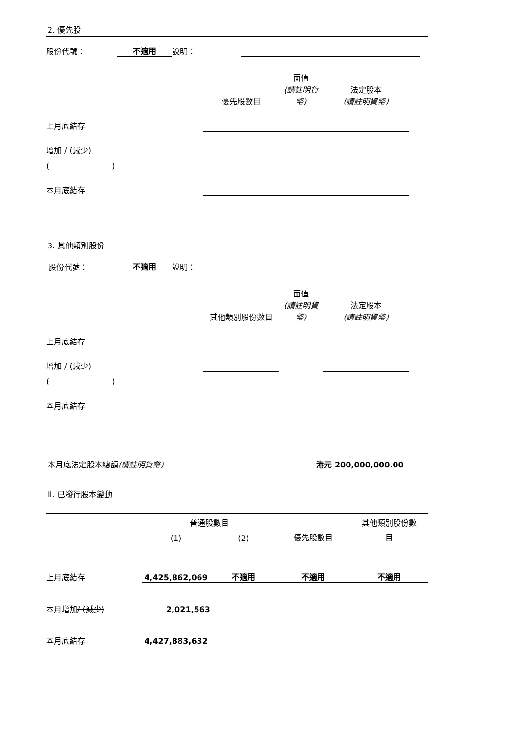2. 優先股
| 股份代號： | 不適用 | 說明： | | |
| | 優先股數目 | 面值 (請註明貨幣) | 法定股本 (請註明貨幣) | |
| 上月底結存 | | | | |
| 增加 / (減少) | | | | |
| ( ) | | | | |
| 本月底結存 | | | | |
3. 其他類別股份
| 股份代號： | 不適用 | 說明： | | |
| | 其他類別股份數目 | 面值 (請註明貨幣) | 法定股本 (請註明貨幣) | |
| 上月底結存 | | | | |
| 增加 / (減少) | | | | |
| ( ) | | | | |
| 本月底結存 | | | | |
本月底法定股本總額(請註明貨幣) 港元 200,000,000.00
II. 已發行股本變動
| | 普通股數目 | | | 其他類別股份數 |
| | (1) | (2) | 優先股數目 | 目 |
| 上月底結存 | 4,425,862,069 | 不適用 | 不適用 | 不適用 |
| 本月增加 / (減少) | 2,021,563 | | | |
| 本月底結存 | 4,427,883,632 | | | |